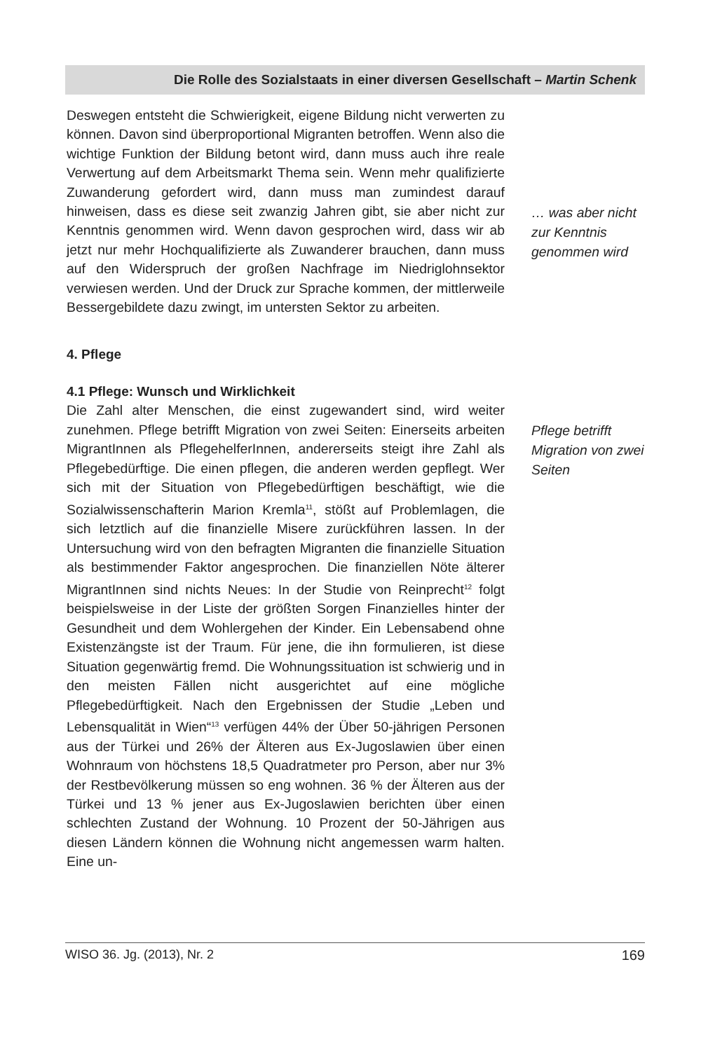Die Rolle des Sozialstaats in einer diversen Gesellschaft – Martin Schenk
Deswegen entsteht die Schwierigkeit, eigene Bildung nicht verwerten zu können. Davon sind überproportional Migranten betroffen. Wenn also die wichtige Funktion der Bildung betont wird, dann muss auch ihre reale Verwertung auf dem Arbeitsmarkt Thema sein. Wenn mehr qualifizierte Zuwanderung gefordert wird, dann muss man zumindest darauf hinweisen, dass es diese seit zwanzig Jahren gibt, sie aber nicht zur Kenntnis genommen wird. Wenn davon gesprochen wird, dass wir ab jetzt nur mehr Hochqualifizierte als Zuwanderer brauchen, dann muss auf den Widerspruch der großen Nachfrage im Niedriglohnsektor verwiesen werden. Und der Druck zur Sprache kommen, der mittlerweile Bessergebildete dazu zwingt, im untersten Sektor zu arbeiten.
… was aber nicht zur Kenntnis genommen wird
4. Pflege
4.1 Pflege: Wunsch und Wirklichkeit
Die Zahl alter Menschen, die einst zugewandert sind, wird weiter zunehmen. Pflege betrifft Migration von zwei Seiten: Einerseits arbeiten MigrantInnen als PflegehelferInnen, andererseits steigt ihre Zahl als Pflegebedürftige. Die einen pflegen, die anderen werden gepflegt. Wer sich mit der Situation von Pflegebedürftigen beschäftigt, wie die Sozialwissenschafterin Marion Kremla<sup>11</sup>, stößt auf Problemlagen, die sich letztlich auf die finanzielle Misere zurückführen lassen. In der Untersuchung wird von den befragten Migranten die finanzielle Situation als bestimmender Faktor angesprochen. Die finanziellen Nöte älterer MigrantInnen sind nichts Neues: In der Studie von Reinprecht<sup>12</sup> folgt beispielsweise in der Liste der größten Sorgen Finanzielles hinter der Gesundheit und dem Wohlergehen der Kinder. Ein Lebensabend ohne Existenzängste ist der Traum. Für jene, die ihn formulieren, ist diese Situation gegenwärtig fremd. Die Wohnungssituation ist schwierig und in den meisten Fällen nicht ausgerichtet auf eine mögliche Pflegebedürftigkeit. Nach den Ergebnissen der Studie „Leben und Lebensqualität in Wien“<sup>13</sup> verfügen 44% der Über 50-jährigen Personen aus der Türkei und 26% der Älteren aus Ex-Jugoslawien über einen Wohnraum von höchstens 18,5 Quadratmeter pro Person, aber nur 3% der Restbevölkerung müssen so eng wohnen. 36 % der Älteren aus der Türkei und 13 % jener aus Ex-Jugoslawien berichten über einen schlechten Zustand der Wohnung. 10 Prozent der 50-Jährigen aus diesen Ländern können die Wohnung nicht angemessen warm halten. Eine un-
Pflege betrifft Migration von zwei Seiten
WISO 36. Jg. (2013), Nr. 2 169